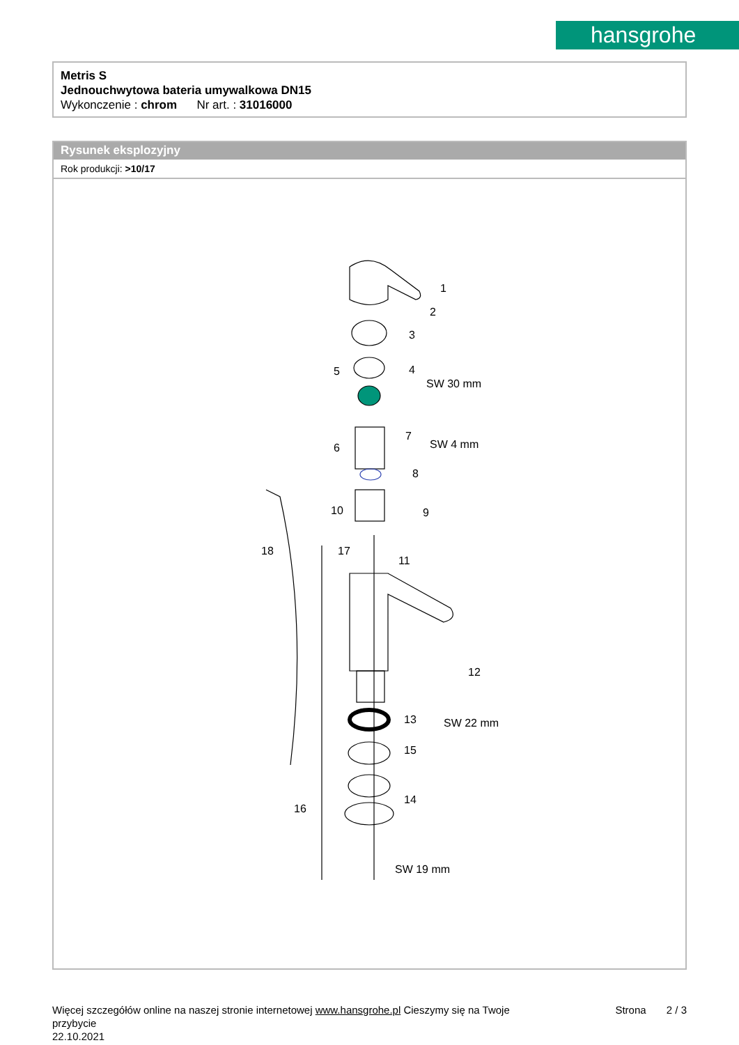hansgrohe
Metris S
Jednouchwytowa bateria umywalkowa DN15
Wykonczenie : chrom Nr art. : 31016000
Rysunek eksplozyjny
Rok produkcji: >10/17
1
2
3
4
5
SW 30 mm
6
7
8
9
10
11
12
13
14
15
16
17
18
SW 4 mm
SW 22 mm
SW 19 mm
Więcej szczegółów online na naszej stronie internetowej www.hansgrohe.pl Cieszymy się na Twoje Strona 2 / 3
przybycie
22.10.2021